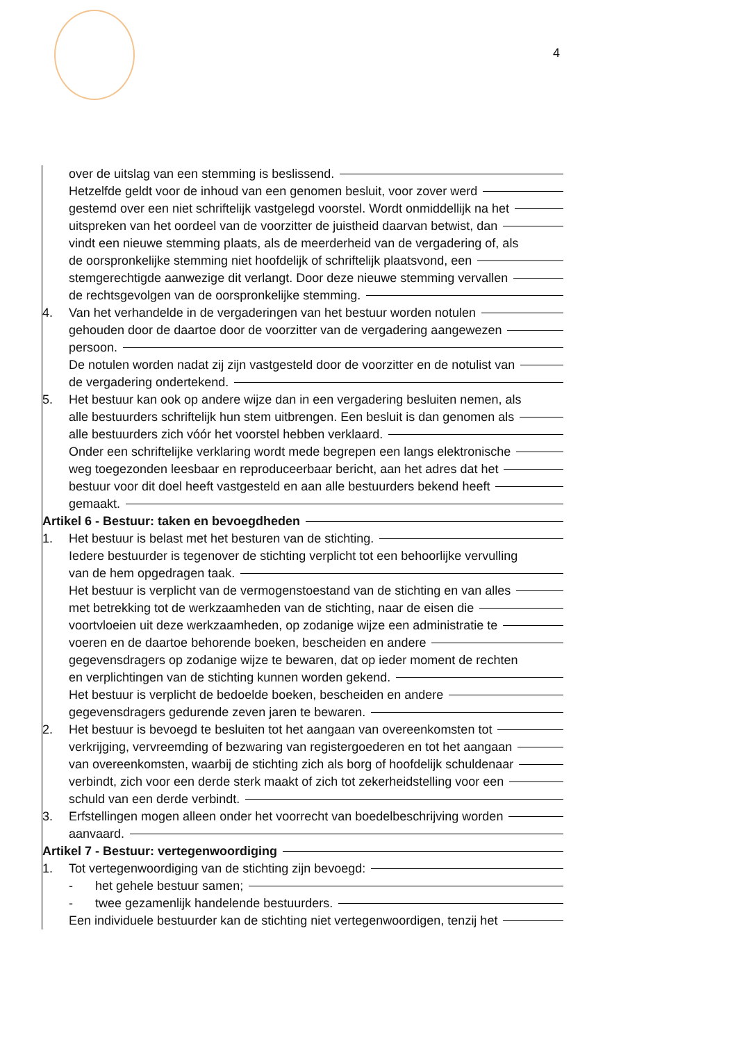4
over de uitslag van een stemming is beslissend.
Hetzelfde geldt voor de inhoud van een genomen besluit, voor zover werd
gestemd over een niet schriftelijk vastgelegd voorstel. Wordt onmiddellijk na het
uitspreken van het oordeel van de voorzitter de juistheid daarvan betwist, dan
vindt een nieuwe stemming plaats, als de meerderheid van de vergadering of, als
de oorspronkelijke stemming niet hoofdelijk of schriftelijk plaatsvond, een
stemgerechtigde aanwezige dit verlangt. Door deze nieuwe stemming vervallen
de rechtsgevolgen van de oorspronkelijke stemming.
4. Van het verhandelde in de vergaderingen van het bestuur worden notulen
gehouden door de daartoe door de voorzitter van de vergadering aangewezen
persoon.
De notulen worden nadat zij zijn vastgesteld door de voorzitter en de notulist van
de vergadering ondertekend.
5. Het bestuur kan ook op andere wijze dan in een vergadering besluiten nemen, als
alle bestuurders schriftelijk hun stem uitbrengen. Een besluit is dan genomen als
alle bestuurders zich vóór het voorstel hebben verklaard.
Onder een schriftelijke verklaring wordt mede begrepen een langs elektronische
weg toegezonden leesbaar en reproduceerbaar bericht, aan het adres dat het
bestuur voor dit doel heeft vastgesteld en aan alle bestuurders bekend heeft
gemaakt.
Artikel 6 - Bestuur: taken en bevoegdheden
1. Het bestuur is belast met het besturen van de stichting.
Iedere bestuurder is tegenover de stichting verplicht tot een behoorlijke vervulling
van de hem opgedragen taak.
Het bestuur is verplicht van de vermogenstoestand van de stichting en van alles
met betrekking tot de werkzaamheden van de stichting, naar de eisen die
voortvloeien uit deze werkzaamheden, op zodanige wijze een administratie te
voeren en de daartoe behorende boeken, bescheiden en andere
gegevensdragers op zodanige wijze te bewaren, dat op ieder moment de rechten
en verplichtingen van de stichting kunnen worden gekend.
Het bestuur is verplicht de bedoelde boeken, bescheiden en andere
gegevensdragers gedurende zeven jaren te bewaren.
2. Het bestuur is bevoegd te besluiten tot het aangaan van overeenkomsten tot
verkrijging, vervreemding of bezwaring van registergoederen en tot het aangaan
van overeenkomsten, waarbij de stichting zich als borg of hoofdelijk schuldenaar
verbindt, zich voor een derde sterk maakt of zich tot zekerheidstelling voor een
schuld van een derde verbindt.
3. Erfstellingen mogen alleen onder het voorrecht van boedelbeschrijving worden
aanvaard.
Artikel 7 - Bestuur: vertegenwoordiging
1. Tot vertegenwoordiging van de stichting zijn bevoegd:
- het gehele bestuur samen;
- twee gezamenlijk handelende bestuurders.
Een individuele bestuurder kan de stichting niet vertegenwoordigen, tenzij het